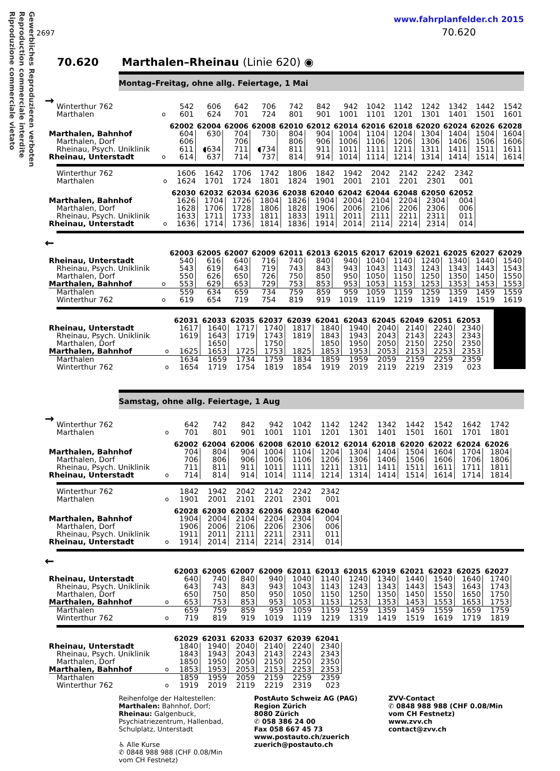Gewerbliches Reproduzieren verboten Reproduction commerciale interdite Riproduzione commerciale vietato
2697
www.fahrplanfelder.ch 2015
70.620
70.620 Marthalen–Rheinau (Linie 620) ◉
Montag–Freitag, ohne allg. Feiertage, 1 Mai
→
| Winterthur 762 | | 542 | 606 | 642 | 706 | 742 | 842 | 942 | 1042 | 1142 | 1242 | 1342 | 1442 | 1542 |
| Marthalen | o | 601 | 624 | 701 | 724 | 801 | 901 | 1001 | 1101 | 1201 | 1301 | 1401 | 1501 | 1601 |
| | | 62002 | 62004 | 62006 | 62008 | 62010 | 62012 | 62014 | 62016 | 62018 | 62020 | 62024 | 62026 | 62028 |
| Marthalen, Bahnhof | | 604 | 630 | 704 | 730 | 804 | 904 | 1004 | 1104 | 1204 | 1304 | 1404 | 1504 | 1604 |
| Marthalen, Dorf | | 606 | | 706 | | 806 | 906 | 1006 | 1106 | 1206 | 1306 | 1406 | 1506 | 1606 |
| Rheinau, Psych. Uniklinik | | 611 | ◖634 | 711 | ◖734 | 811 | 911 | 1011 | 1111 | 1211 | 1311 | 1411 | 1511 | 1611 |
| Rheinau, Unterstadt | o | 614 | 637 | 714 | 737 | 814 | 914 | 1014 | 1114 | 1214 | 1314 | 1414 | 1514 | 1614 |
| Winterthur 762 | | 1606 | 1642 | 1706 | 1742 | 1806 | 1842 | 1942 | 2042 | 2142 | 2242 | 2342 | | |
| Marthalen | o | 1624 | 1701 | 1724 | 1801 | 1824 | 1901 | 2001 | 2101 | 2201 | 2301 | 001 | | |
| | | 62030 | 62032 | 62034 | 62036 | 62038 | 62040 | 62042 | 62044 | 62048 | 62050 | 62052 | | |
| Marthalen, Bahnhof | | 1626 | 1704 | 1726 | 1804 | 1826 | 1904 | 2004 | 2104 | 2204 | 2304 | 004 | | |
| Marthalen, Dorf | | 1628 | 1706 | 1728 | 1806 | 1828 | 1906 | 2006 | 2106 | 2206 | 2306 | 006 | | |
| Rheinau, Psych. Uniklinik | | 1633 | 1711 | 1733 | 1811 | 1833 | 1911 | 2011 | 2111 | 2211 | 2311 | 011 | | |
| Rheinau, Unterstadt | o | 1636 | 1714 | 1736 | 1814 | 1836 | 1914 | 2014 | 2114 | 2214 | 2314 | 014 | | |
←
| | | 62003 | 62005 | 62007 | 62009 | 62011 | 62013 | 62015 | 62017 | 62019 | 62021 | 62025 | 62027 | 62029 |
| Rheinau, Unterstadt | | 540 | 616 | 640 | 716 | 740 | 840 | 940 | 1040 | 1140 | 1240 | 1340 | 1440 | 1540 |
| Rheinau, Psych. Uniklinik | | 543 | 619 | 643 | 719 | 743 | 843 | 943 | 1043 | 1143 | 1243 | 1343 | 1443 | 1543 |
| Marthalen, Dorf | | 550 | 626 | 650 | 726 | 750 | 850 | 950 | 1050 | 1150 | 1250 | 1350 | 1450 | 1550 |
| Marthalen, Bahnhof | o | 553 | 629 | 653 | 729 | 753 | 853 | 953 | 1053 | 1153 | 1253 | 1353 | 1453 | 1553 |
| Marthalen | | 559 | 634 | 659 | 734 | 759 | 859 | 959 | 1059 | 1159 | 1259 | 1359 | 1459 | 1559 |
| Winterthur 762 | o | 619 | 654 | 719 | 754 | 819 | 919 | 1019 | 1119 | 1219 | 1319 | 1419 | 1519 | 1619 |
| | | 62031 | 62033 | 62035 | 62037 | 62039 | 62041 | 62043 | 62045 | 62049 | 62051 | 62053 |
| Rheinau, Unterstadt | | 1617 | 1640 | 1717 | 1740 | 1817 | 1840 | 1940 | 2040 | 2140 | 2240 | 2340 |
| Rheinau, Psych. Uniklinik | | 1619 | 1643 | 1719 | 1743 | 1819 | 1843 | 1943 | 2043 | 2143 | 2243 | 2343 |
| Marthalen, Dorf | | | 1650 | | 1750 | | 1850 | 1950 | 2050 | 2150 | 2250 | 2350 |
| Marthalen, Bahnhof | o | 1625 | 1653 | 1725 | 1753 | 1825 | 1853 | 1953 | 2053 | 2153 | 2253 | 2353 |
| Marthalen | | 1634 | 1659 | 1734 | 1759 | 1834 | 1859 | 1959 | 2059 | 2159 | 2259 | 2359 |
| Winterthur 762 | o | 1654 | 1719 | 1754 | 1819 | 1854 | 1919 | 2019 | 2119 | 2219 | 2319 | 023 |
Samstag, ohne allg. Feiertage, 1 Aug
→
| Winterthur 762 | | 642 | 742 | 842 | 942 | 1042 | 1142 | 1242 | 1342 | 1442 | 1542 | 1642 | 1742 |
| Marthalen | o | 701 | 801 | 901 | 1001 | 1101 | 1201 | 1301 | 1401 | 1501 | 1601 | 1701 | 1801 |
| | | 62002 | 62004 | 62006 | 62008 | 62010 | 62012 | 62014 | 62018 | 62020 | 62022 | 62024 | 62026 |
| Marthalen, Bahnhof | | 704 | 804 | 904 | 1004 | 1104 | 1204 | 1304 | 1404 | 1504 | 1604 | 1704 | 1804 |
| Marthalen, Dorf | | 706 | 806 | 906 | 1006 | 1106 | 1206 | 1306 | 1406 | 1506 | 1606 | 1706 | 1806 |
| Rheinau, Psych. Uniklinik | | 711 | 811 | 911 | 1011 | 1111 | 1211 | 1311 | 1411 | 1511 | 1611 | 1711 | 1811 |
| Rheinau, Unterstadt | o | 714 | 814 | 914 | 1014 | 1114 | 1214 | 1314 | 1414 | 1514 | 1614 | 1714 | 1814 |
| Winterthur 762 | | 1842 | 1942 | 2042 | 2142 | 2242 | 2342 |
| Marthalen | o | 1901 | 2001 | 2101 | 2201 | 2301 | 001 |
| | | 62028 | 62030 | 62032 | 62036 | 62038 | 62040 |
| Marthalen, Bahnhof | | 1904 | 2004 | 2104 | 2204 | 2304 | 004 |
| Marthalen, Dorf | | 1906 | 2006 | 2106 | 2206 | 2306 | 006 |
| Rheinau, Psych. Uniklinik | | 1911 | 2011 | 2111 | 2211 | 2311 | 011 |
| Rheinau, Unterstadt | o | 1914 | 2014 | 2114 | 2214 | 2314 | 014 |
←
| | | 62003 | 62005 | 62007 | 62009 | 62011 | 62013 | 62015 | 62019 | 62021 | 62023 | 62025 | 62027 |
| Rheinau, Unterstadt | | 640 | 740 | 840 | 940 | 1040 | 1140 | 1240 | 1340 | 1440 | 1540 | 1640 | 1740 |
| Rheinau, Psych. Uniklinik | | 643 | 743 | 843 | 943 | 1043 | 1143 | 1243 | 1343 | 1443 | 1543 | 1643 | 1743 |
| Marthalen, Dorf | | 650 | 750 | 850 | 950 | 1050 | 1150 | 1250 | 1350 | 1450 | 1550 | 1650 | 1750 |
| Marthalen, Bahnhof | o | 653 | 753 | 853 | 953 | 1053 | 1153 | 1253 | 1353 | 1453 | 1553 | 1653 | 1753 |
| Marthalen | | 659 | 759 | 859 | 959 | 1059 | 1159 | 1259 | 1359 | 1459 | 1559 | 1659 | 1759 |
| Winterthur 762 | o | 719 | 819 | 919 | 1019 | 1119 | 1219 | 1319 | 1419 | 1519 | 1619 | 1719 | 1819 |
| | | 62029 | 62031 | 62033 | 62037 | 62039 | 62041 |
| Rheinau, Unterstadt | | 1840 | 1940 | 2040 | 2140 | 2240 | 2340 |
| Rheinau, Psych. Uniklinik | | 1843 | 1943 | 2043 | 2143 | 2243 | 2343 |
| Marthalen, Dorf | | 1850 | 1950 | 2050 | 2150 | 2250 | 2350 |
| Marthalen, Bahnhof | o | 1853 | 1953 | 2053 | 2153 | 2253 | 2353 |
| Marthalen | | 1859 | 1959 | 2059 | 2159 | 2259 | 2359 |
| Winterthur 762 | o | 1919 | 2019 | 2119 | 2219 | 2319 | 023 |
Reihenfolge der Haltestellen:
Marthalen: Bahnhof, Dorf;
Rheinau: Galgenbuck,
Psychiatriezentrum, Hallenbad,
Schulplatz, Unterstadt
♿ Alle Kurse
✆ 0848 988 988 (CHF 0.08/Min
vom CH Festnetz)
PostAuto Schweiz AG (PAG)
Region Zürich
8080 Zürich
✆ 058 386 24 00
Fax 058 667 45 73
www.postauto.ch/zuerich
zuerich@postauto.ch
ZVV-Contact
✆ 0848 988 988 (CHF 0.08/Min
vom CH Festnetz)
www.zvv.ch
contact@zvv.ch